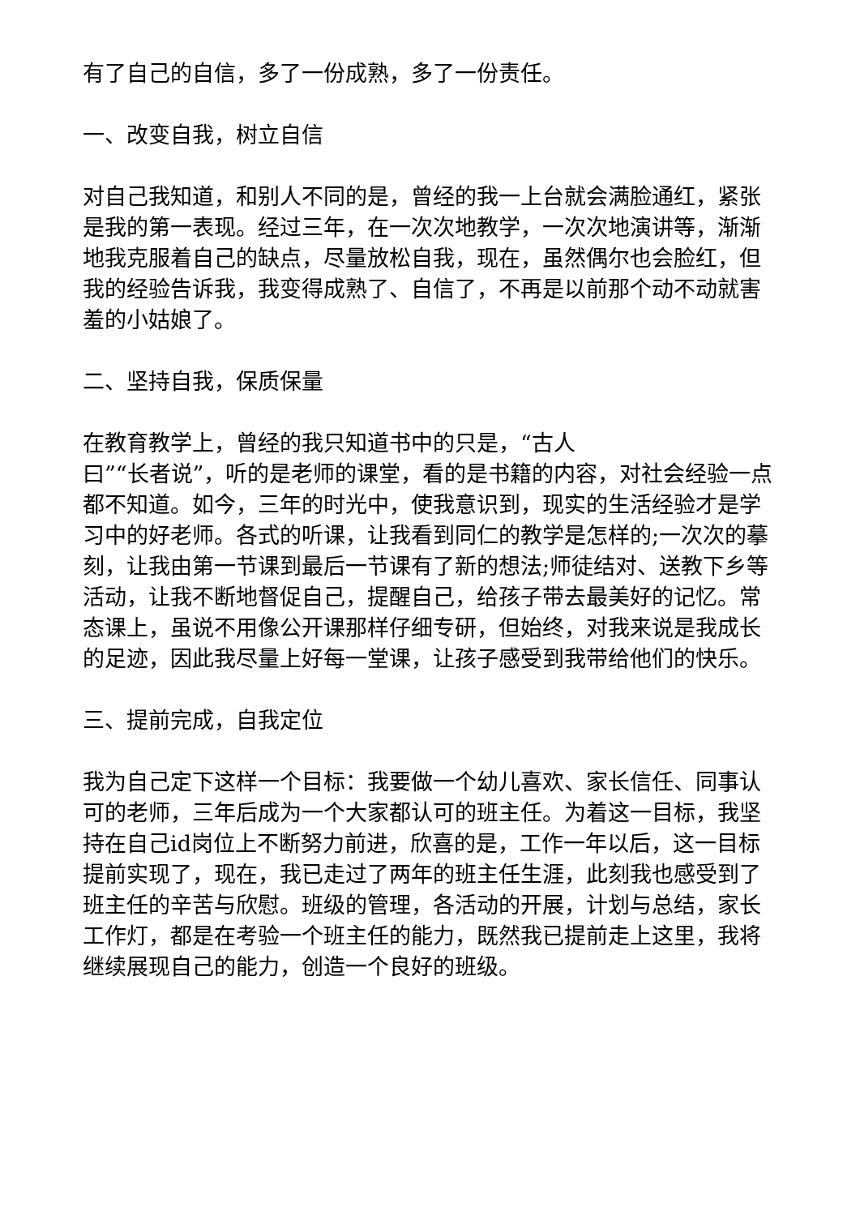有了自己的自信，多了一份成熟，多了一份责任。
一、改变自我，树立自信
对自己我知道，和别人不同的是，曾经的我一上台就会满脸通红，紧张是我的第一表现。经过三年，在一次次地教学，一次次地演讲等，渐渐地我克服着自己的缺点，尽量放松自我，现在，虽然偶尔也会脸红，但我的经验告诉我，我变得成熟了、自信了，不再是以前那个动不动就害羞的小姑娘了。
二、坚持自我，保质保量
在教育教学上，曾经的我只知道书中的只是，“古人
曰”“长者说”，听的是老师的课堂，看的是书籍的内容，对社会经验一点都不知道。如今，三年的时光中，使我意识到，现实的生活经验才是学习中的好老师。各式的听课，让我看到同仁的教学是怎样的;一次次的摹刻，让我由第一节课到最后一节课有了新的想法;师徒结对、送教下乡等活动，让我不断地督促自己，提醒自己，给孩子带去最美好的记忆。常态课上，虽说不用像公开课那样仔细专研，但始终，对我来说是我成长的足迹，因此我尽量上好每一堂课，让孩子感受到我带给他们的快乐。
三、提前完成，自我定位
我为自己定下这样一个目标：我要做一个幼儿喜欢、家长信任、同事认可的老师，三年后成为一个大家都认可的班主任。为着这一目标，我坚持在自己id岗位上不断努力前进，欣喜的是，工作一年以后，这一目标提前实现了，现在，我已走过了两年的班主任生涯，此刻我也感受到了班主任的辛苦与欣慰。班级的管理，各活动的开展，计划与总结，家长工作灯，都是在考验一个班主任的能力，既然我已提前走上这里，我将继续展现自己的能力，创造一个良好的班级。